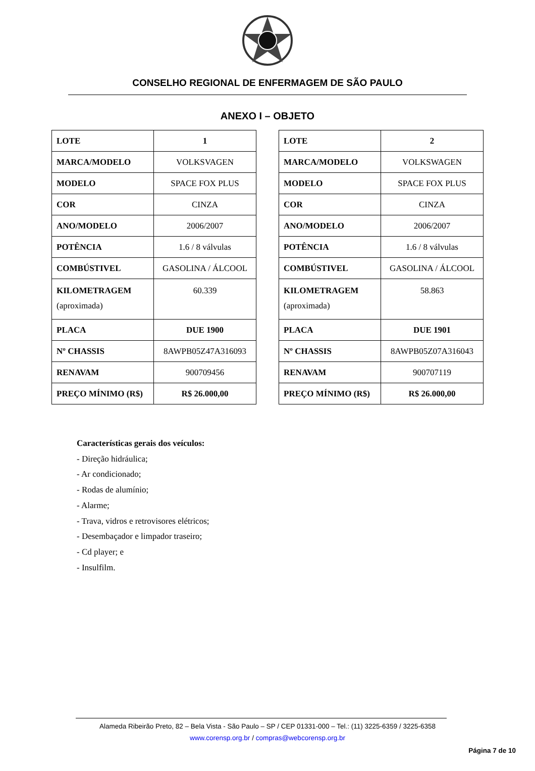CONSELHO REGIONAL DE ENFERMAGEM DE SÃO PAULO
ANEXO I – OBJETO
| LOTE | 1 |
| MARCA/MODELO | VOLKSVAGEN |
| MODELO | SPACE FOX PLUS |
| COR | CINZA |
| ANO/MODELO | 2006/2007 |
| POTÊNCIA | 1.6 / 8 válvulas |
| COMBÚSTIVEL | GASOLINA / ÁLCOOL |
| KILOMETRAGEM (aproximada) | 60.339 |
| PLACA | DUE 1900 |
| Nº CHASSIS | 8AWPB05Z47A316093 |
| RENAVAM | 900709456 |
| PREÇO MÍNIMO (R$) | R$ 26.000,00 |
| LOTE | 2 |
| MARCA/MODELO | VOLKSWAGEN |
| MODELO | SPACE FOX PLUS |
| COR | CINZA |
| ANO/MODELO | 2006/2007 |
| POTÊNCIA | 1.6 / 8 válvulas |
| COMBÚSTIVEL | GASOLINA / ÁLCOOL |
| KILOMETRAGEM (aproximada) | 58.863 |
| PLACA | DUE 1901 |
| Nº CHASSIS | 8AWPB05Z07A316043 |
| RENAVAM | 900707119 |
| PREÇO MÍNIMO (R$) | R$ 26.000,00 |
Características gerais dos veículos:
- Direção hidráulica;
- Ar condicionado;
- Rodas de alumínio;
- Alarme;
- Trava, vidros e retrovisores elétricos;
- Desembaçador e limpador traseiro;
- Cd player; e
- Insulfilm.
Alameda Ribeirão Preto, 82 – Bela Vista - São Paulo – SP / CEP 01331-000 – Tel.: (11) 3225-6359 / 3225-6358
www.corensp.org.br / compras@webcorensp.org.br
Página 7 de 10